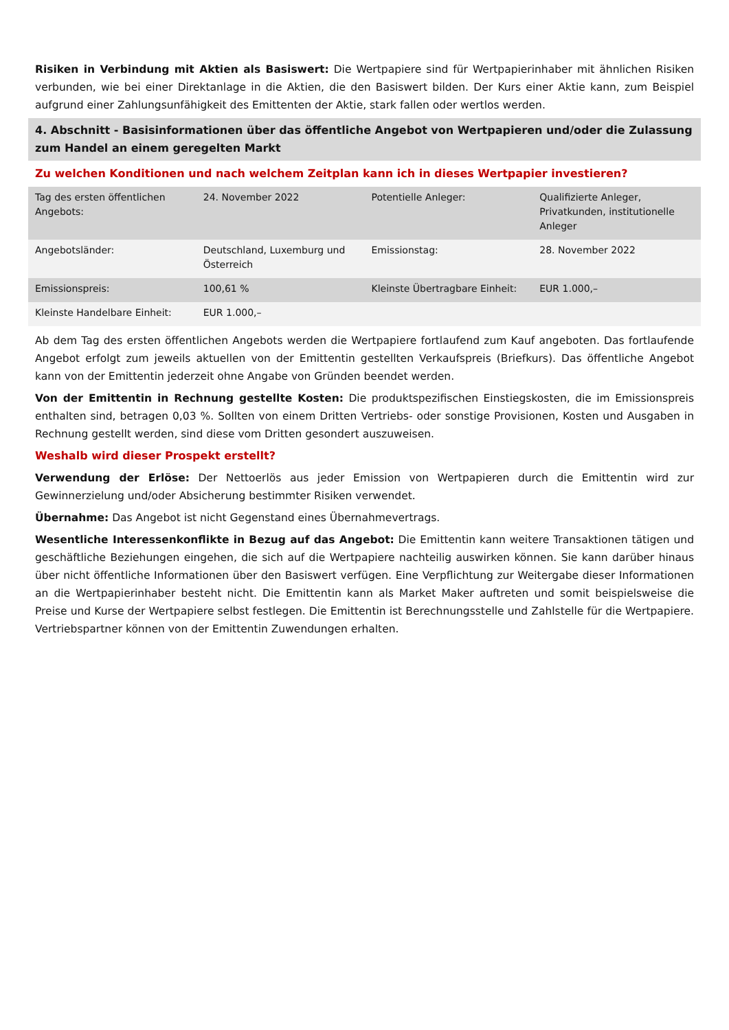Risiken in Verbindung mit Aktien als Basiswert: Die Wertpapiere sind für Wertpapierinhaber mit ähnlichen Risiken verbunden, wie bei einer Direktanlage in die Aktien, die den Basiswert bilden. Der Kurs einer Aktie kann, zum Beispiel aufgrund einer Zahlungsunfähigkeit des Emittenten der Aktie, stark fallen oder wertlos werden.
4. Abschnitt - Basisinformationen über das öffentliche Angebot von Wertpapieren und/oder die Zulassung zum Handel an einem geregelten Markt
Zu welchen Konditionen und nach welchem Zeitplan kann ich in dieses Wertpapier investieren?
| Tag des ersten öffentlichen Angebots: | 24. November 2022 | Potentielle Anleger: | Qualifizierte Anleger, Privatkunden, institutionelle Anleger |
| Angebotsländer: | Deutschland, Luxemburg und Österreich | Emissionstag: | 28. November 2022 |
| Emissionspreis: | 100,61 % | Kleinste Übertragbare Einheit: | EUR 1.000,– |
| Kleinste Handelbare Einheit: | EUR 1.000,– | | |
Ab dem Tag des ersten öffentlichen Angebots werden die Wertpapiere fortlaufend zum Kauf angeboten. Das fortlaufende Angebot erfolgt zum jeweils aktuellen von der Emittentin gestellten Verkaufspreis (Briefkurs). Das öffentliche Angebot kann von der Emittentin jederzeit ohne Angabe von Gründen beendet werden.
Von der Emittentin in Rechnung gestellte Kosten: Die produktspezifischen Einstiegskosten, die im Emissionspreis enthalten sind, betragen 0,03 %. Sollten von einem Dritten Vertriebs- oder sonstige Provisionen, Kosten und Ausgaben in Rechnung gestellt werden, sind diese vom Dritten gesondert auszuweisen.
Weshalb wird dieser Prospekt erstellt?
Verwendung der Erlöse: Der Nettoerlös aus jeder Emission von Wertpapieren durch die Emittentin wird zur Gewinnerzielung und/oder Absicherung bestimmter Risiken verwendet.
Übernahme: Das Angebot ist nicht Gegenstand eines Übernahmevertrags.
Wesentliche Interessenkonflikte in Bezug auf das Angebot: Die Emittentin kann weitere Transaktionen tätigen und geschäftliche Beziehungen eingehen, die sich auf die Wertpapiere nachteilig auswirken können. Sie kann darüber hinaus über nicht öffentliche Informationen über den Basiswert verfügen. Eine Verpflichtung zur Weitergabe dieser Informationen an die Wertpapierinhaber besteht nicht. Die Emittentin kann als Market Maker auftreten und somit beispielsweise die Preise und Kurse der Wertpapiere selbst festlegen. Die Emittentin ist Berechnungsstelle und Zahlstelle für die Wertpapiere. Vertriebspartner können von der Emittentin Zuwendungen erhalten.